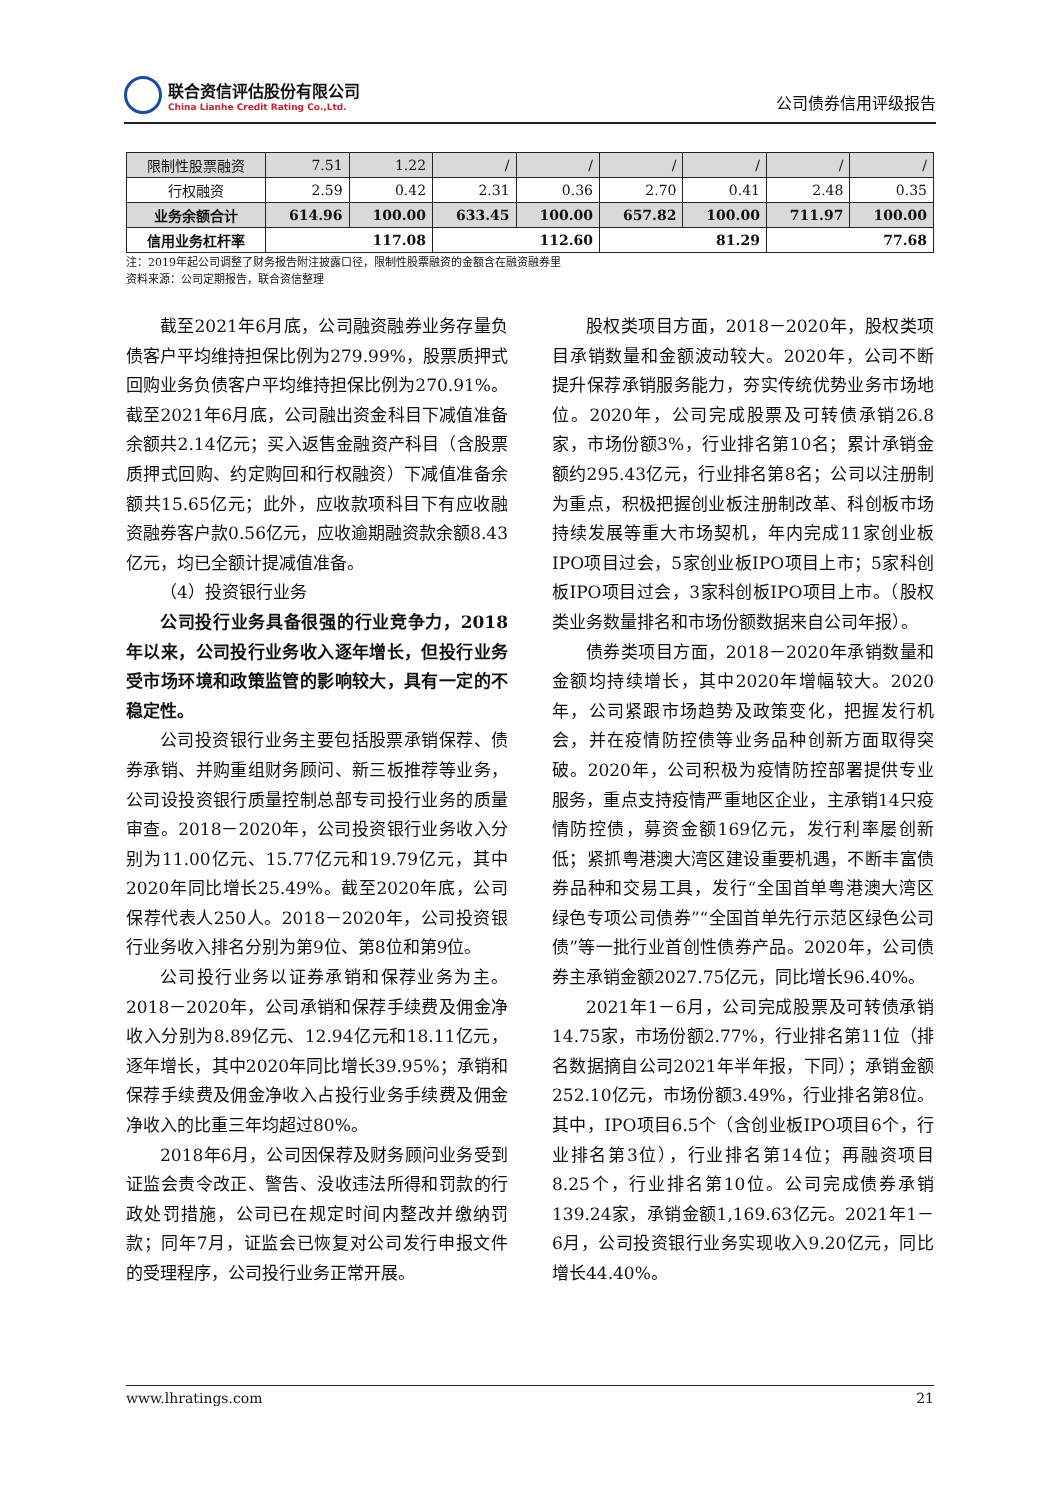联合资信评估股份有限公司
China Lianhe Credit Rating Co.,Ltd.
公司债券信用评级报告
| 限制性股票融资 | 7.51 | 1.22 | / | / | / | / | / | / |
| 行权融资 | 2.59 | 0.42 | 2.31 | 0.36 | 2.70 | 0.41 | 2.48 | 0.35 |
| 业务余额合计 | 614.96 | 100.00 | 633.45 | 100.00 | 657.82 | 100.00 | 711.97 | 100.00 |
| 信用业务杠杆率 | 117.08 | | 112.60 | | 81.29 | | 77.68 | |
注：2019年起公司调整了财务报告附注披露口径，限制性股票融资的金额含在融资融券里
资料来源：公司定期报告，联合资信整理
截至2021年6月底，公司融资融券业务存量负债客户平均维持担保比例为279.99%，股票质押式回购业务负债客户平均维持担保比例为270.91%。截至2021年6月底，公司融出资金科目下减值准备余额共2.14亿元；买入返售金融资产科目（含股票质押式回购、约定购回和行权融资）下减值准备余额共15.65亿元；此外，应收款项科目下有应收融资融券客户款0.56亿元，应收逾期融资款余额8.43亿元，均已全额计提减值准备。
（4）投资银行业务
公司投行业务具备很强的行业竞争力，2018年以来，公司投行业务收入逐年增长，但投行业务受市场环境和政策监管的影响较大，具有一定的不稳定性。
公司投资银行业务主要包括股票承销保荐、债券承销、并购重组财务顾问、新三板推荐等业务，公司设投资银行质量控制总部专司投行业务的质量审查。2018－2020年，公司投资银行业务收入分别为11.00亿元、15.77亿元和19.79亿元，其中2020年同比增长25.49%。截至2020年底，公司保荐代表人250人。2018－2020年，公司投资银行业务收入排名分别为第9位、第8位和第9位。
公司投行业务以证券承销和保荐业务为主。2018－2020年，公司承销和保荐手续费及佣金净收入分别为8.89亿元、12.94亿元和18.11亿元，逐年增长，其中2020年同比增长39.95%；承销和保荐手续费及佣金净收入占投行业务手续费及佣金净收入的比重三年均超过80%。
2018年6月，公司因保荐及财务顾问业务受到证监会责令改正、警告、没收违法所得和罚款的行政处罚措施，公司已在规定时间内整改并缴纳罚款；同年7月，证监会已恢复对公司发行申报文件的受理程序，公司投行业务正常开展。
股权类项目方面，2018－2020年，股权类项目承销数量和金额波动较大。2020年，公司不断提升保荐承销服务能力，夯实传统优势业务市场地位。2020年，公司完成股票及可转债承销26.8家，市场份额3%，行业排名第10名；累计承销金额约295.43亿元，行业排名第8名；公司以注册制为重点，积极把握创业板注册制改革、科创板市场持续发展等重大市场契机，年内完成11家创业板IPO项目过会，5家创业板IPO项目上市；5家科创板IPO项目过会，3家科创板IPO项目上市。（股权类业务数量排名和市场份额数据来自公司年报）。
债券类项目方面，2018－2020年承销数量和金额均持续增长，其中2020年增幅较大。2020年，公司紧跟市场趋势及政策变化，把握发行机会，并在疫情防控债等业务品种创新方面取得突破。2020年，公司积极为疫情防控部署提供专业服务，重点支持疫情严重地区企业，主承销14只疫情防控债，募资金额169亿元，发行利率屡创新低；紧抓粤港澳大湾区建设重要机遇，不断丰富债券品种和交易工具，发行“全国首单粤港澳大湾区绿色专项公司债券”“全国首单先行示范区绿色公司债”等一批行业首创性债券产品。2020年，公司债券主承销金额2027.75亿元，同比增长96.40%。
2021年1－6月，公司完成股票及可转债承销14.75家，市场份额2.77%，行业排名第11位（排名数据摘自公司2021年半年报，下同）；承销金额252.10亿元，市场份额3.49%，行业排名第8位。其中，IPO项目6.5个（含创业板IPO项目6个，行业排名第3位），行业排名第14位；再融资项目8.25个，行业排名第10位。公司完成债券承销139.24家，承销金额1,169.63亿元。2021年1－6月，公司投资银行业务实现收入9.20亿元，同比增长44.40%。
www.lhratings.com 21